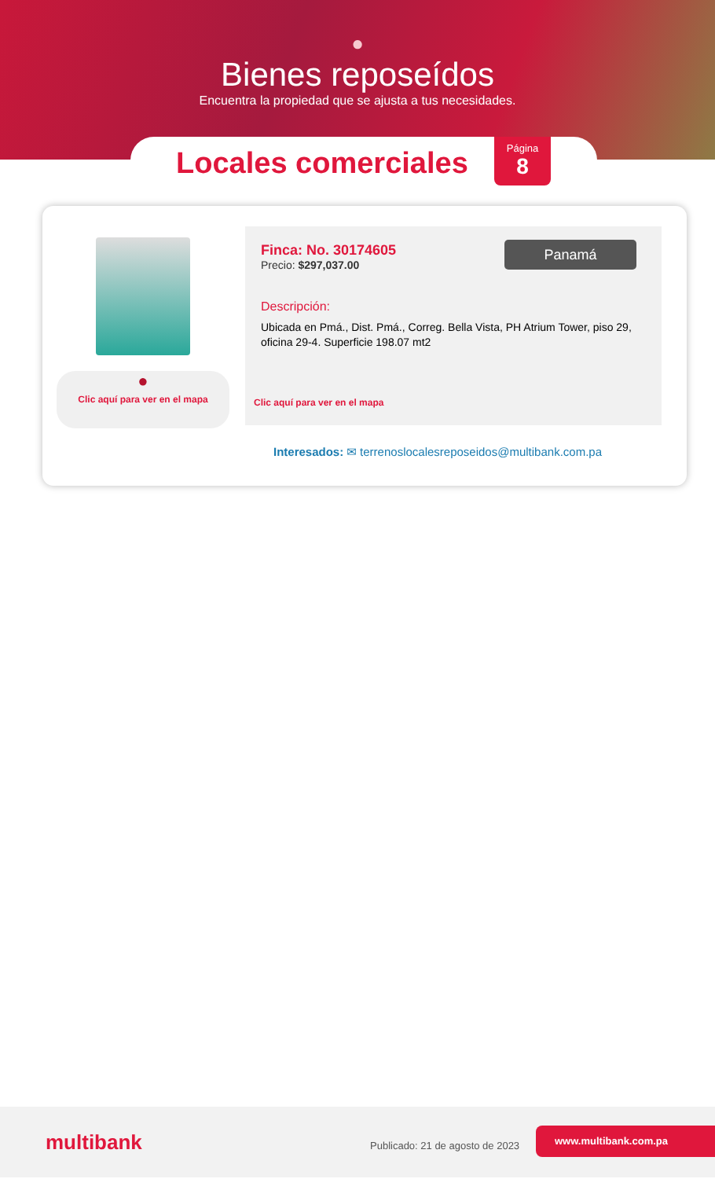●
Bienes reposeídos
Encuentra la propiedad que se ajusta a tus necesidades.
Locales comerciales
Página
8
●
Clic aquí para ver en el mapa
Finca: No. 30174605
Precio: $297,037.00
Panamá
Descripción:
Ubicada en Pmá., Dist. Pmá., Correg. Bella Vista, PH Atrium Tower, piso 29, oficina 29-4. Superficie 198.07 mt2
Clic aquí para ver en el mapa
Interesados: ✉ terrenoslocalesreposeidos@multibank.com.pa
multibank
Publicado: 21 de agosto de 2023
www.multibank.com.pa